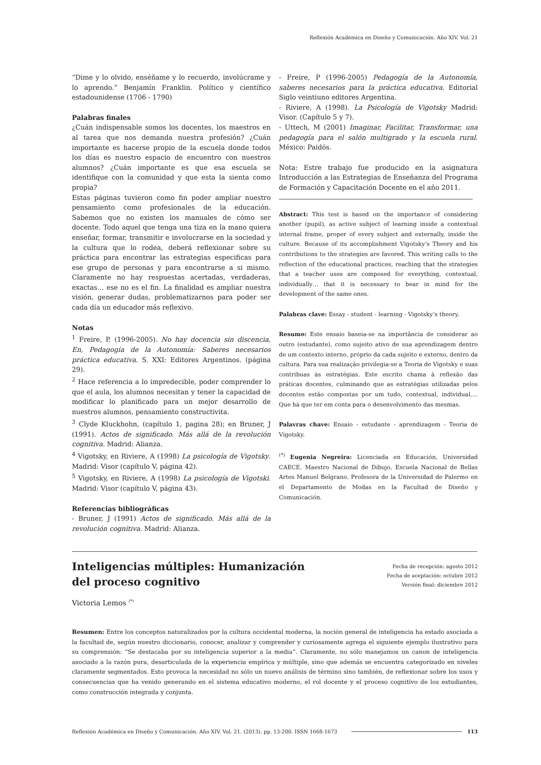Reflexión Académica en Diseño y Comunicación. Año XIV. Vol. 21
“Dime y lo olvido, enséñame y lo recuerdo, involúcrame y lo aprendo.” Benjamín Franklin. Político y científico estadounidense (1706 - 1790)
Palabras finales
¿Cuán indispensable somos los docentes, los maestros en al tarea que nos demanda nuestra profesión? ¿Cuán importante es hacerse propio de la escuela donde todos los días es nuestro espacio de encuentro con nuestros alumnos? ¿Cuán importante es que esa escuela se identifique con la comunidad y que esta la sienta como propia?
Estas páginas tuvieron como fin poder ampliar nuestro pensamiento como profesionales de la educación. Sabemos que no existen los manuales de cómo ser docente. Todo aquel que tenga una tiza en la mano quiera enseñar, formar, transmitir e involucrarse en la sociedad y la cultura que lo rodea, deberá reflexionar sobre su práctica para encontrar las estrategias especificas para ese grupo de personas y para encontrarse a si mismo. Claramente no hay respuestas acertadas, verdaderas, exactas… ese no es el fin. La finalidad es ampliar nuestra visión, generar dudas, problematizarnos para poder ser cada día un educador más reflexivo.
Notas
<sup>1</sup> Freire, P. (1996-2005). No hay docencia sin discencia, En, Pedagogía de la Autonomía: Saberes necesarios práctica educativa. S. XXI: Editores Argentinos. (página 29).
<sup>2</sup> Hace referencia a lo impredecible, poder comprender lo que el aula, los alumnos necesitan y tener la capacidad de modificar lo planificado para un mejor desarrollo de nuestros alumnos, pensamiento constructivita.
<sup>3</sup> Clyde Kluckhohn, (capítulo 1, pagina 28); en Bruner, J (1991). Actos de significado. Más allá de la revolución cognitiva. Madrid: Alianza.
<sup>4</sup> Vigotsky, en Riviere, A (1998) La psicología de Vigotsky. Madrid: Visor (capítulo V, página 42).
<sup>5</sup> Vigotsky, en Riviere, A (1998) La psicología de Vigotski. Madrid: Visor (capítulo V, página 43).
Referencias bibliográficas
- Bruner, J (1991) Actos de significado. Más allá de la revolución cognitiva. Madrid: Alianza.
- Freire, P (1996-2005) Pedagogía de la Autonomía, saberes necesarios para la práctica educativa. Editorial Siglo veintiuno editores Argentina.
- Riviere, A (1998). La Psicología de Vigotsky Madrid: Visor. (Capítulo 5 y 7).
- Uttech, M (2001) Imaginar, Facilitar, Transformar, una pedagogía para el salón multigrado y la escuela rural. México: Paidós.
Nota: Estre trabajo fue producido en la asignatura Introducción a las Estrategias de Enseñanza del Programa de Formación y Capacitación Docente en el año 2011.
Abstract: This test is based on the importance of considering another (pupil), as active subject of learning inside a contextual internal frame, proper of every subject and externally, inside the culture. Because of its accomplishment Vigotsky’s Theory and his contributions to the strategies are favored. This writing calls to the reflection of the educational practices, reaching that the strategies that a teacher uses are composed for everything, contextual, individually… that it is necessary to bear in mind for the development of the same ones.
Palabras clave: Essay - student - learning - Vigotsky’s theory.
Resumo: Este ensaio baseia-se na importância de considerar ao outro (estudante), como sujeito ativo de sua aprendizagem dentro de um contexto interno, próprio da cada sujeito e externo, dentro da cultura. Para sua realização privilegia-se a Teoria de Vigotsky e suas contribuas às estratégias. Este escrito chama à reflexão das práticas docentes, culminando que as estratégias utilizadas pelos docentes estão compostas por um tudo, contextual, individual,… Que há que ter em conta para o desenvolvimento das mesmas.
Palavras chave: Ensaio - estudante - aprendizagem - Teoria de Vigotsky.
<sup>(*)</sup> Eugenia Negreira: Licenciada en Educación, Universidad CAECE. Maestro Nacional de Dibujo, Escuela Nacional de Bellas Artes Manuel Belgrano. Profesora de la Universidad de Palermo en el Departamento de Modas en la Facultad de Diseño y Comunicación.
Inteligencias múltiples: Humanización
del proceso cognitivo
Fecha de recepción: agosto 2012
Fecha de aceptación: octubre 2012
Versión final: diciembre 2012
Victoria Lemos <sup>(*)</sup>
Resumen: Entre los conceptos naturalizados por la cultura occidental moderna, la noción general de inteligencia ha estado asociada a la facultad de, según nuestro diccionario, conocer, analizar y comprender y curiosamente agrega el siguiente ejemplo ilustrativo para su comprensión: “Se destacaba por su inteligencia superior a la media”. Claramente, no sólo manejamos un canon de inteligencia asociado a la razón pura, desarticulada de la experiencia empírica y múltiple, sino que además se encuentra categorizado en niveles claramente segmentados. Esto provoca la necesidad no sólo un nuevo análisis de término sino también, de reflexionar sobre los usos y consecuencias que ha venido generando en el sistema educativo moderno, el rol docente y el proceso cognitivo de los estudiantes, como construcción integrada y conjunta.
Reflexión Académica en Diseño y Comunicación. Año XIV. Vol. 21. (2013). pp. 13-200. ISSN 1668-1673 113